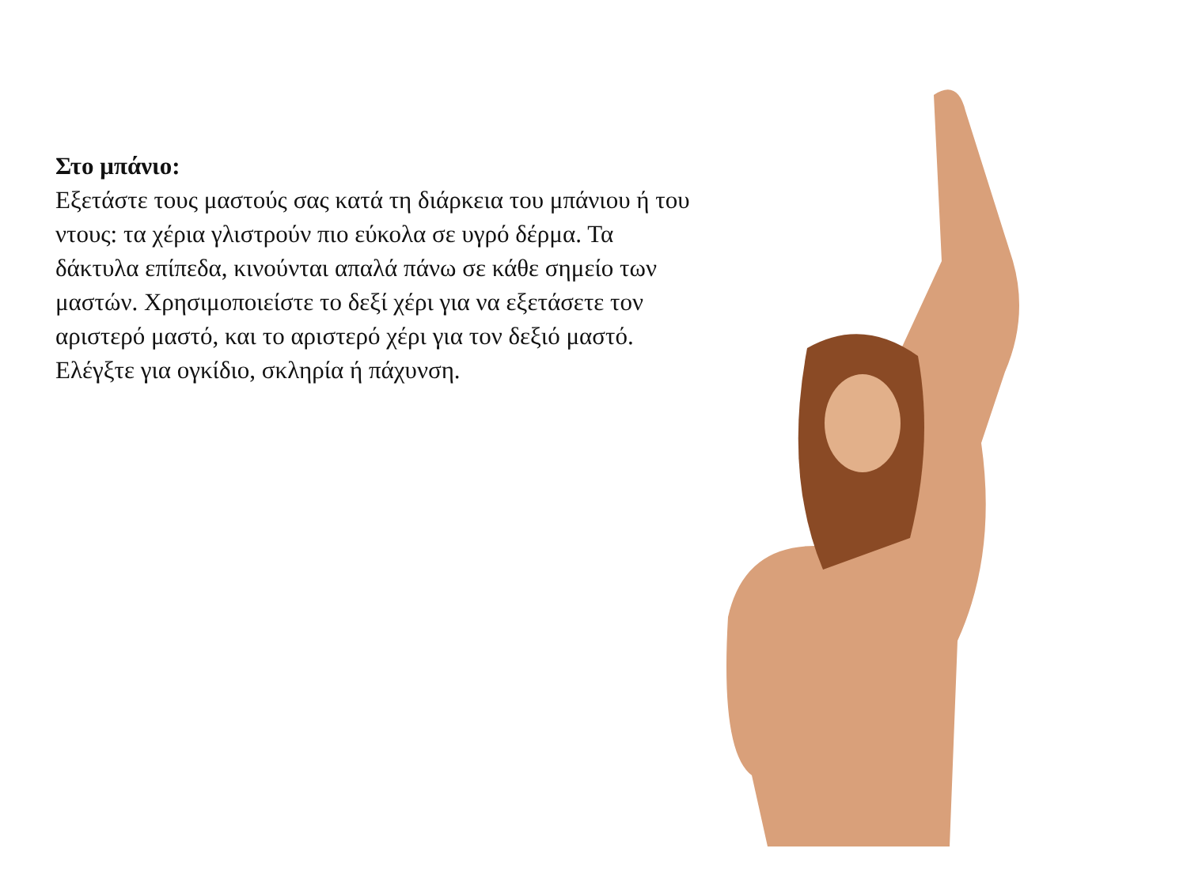Στο μπάνιο:
Εξετάστε τους μαστούς σας κατά τη διάρκεια του μπάνιου ή του ντους: τα χέρια γλιστρούν πιο εύκολα σε υγρό δέρμα. Τα δάκτυλα επίπεδα, κινούνται απαλά πάνω σε κάθε σημείο των μαστών. Χρησιμοποιείστε το δεξί χέρι για να εξετάσετε τον αριστερό μαστό, και το αριστερό χέρι για τον δεξιό μαστό. Ελέγξτε για ογκίδιο, σκληρία ή πάχυνση.